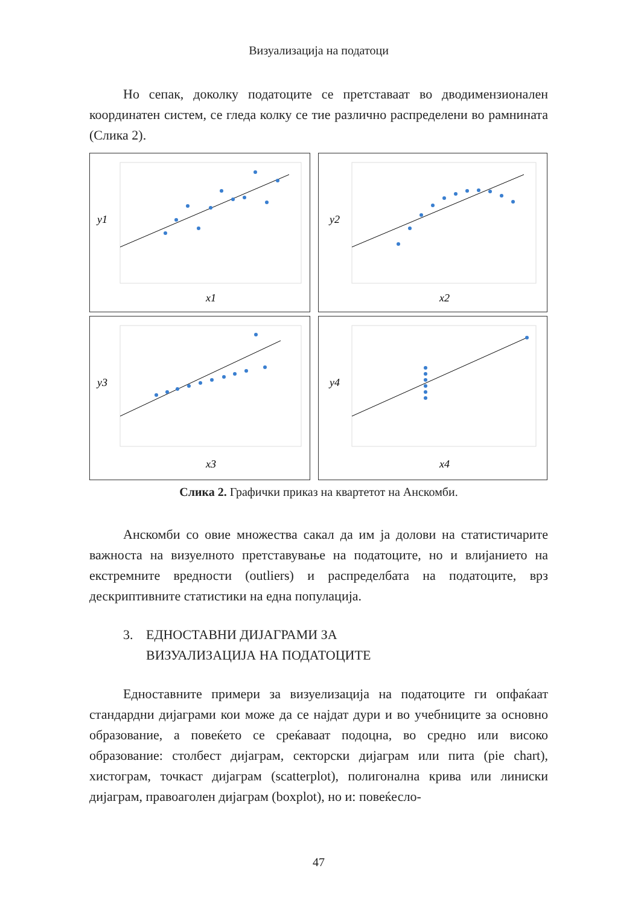Визуализација на податоци
Но сепак, доколку податоците се претставаат во дводимензионален координатен систем, се гледа колку се тие различно распределени во рамнината (Слика 2).
y1
x1
y2
x2
y3
x3
y4
x4
Слика 2. Графички приказ на квартетот на Анскомби.
Анскомби со овие множества сакал да им ја долови на статистичарите важноста на визуелното претставување на податоците, но и влијанието на екстремните вредности (outliers) и распределбата на податоците, врз дескриптивните статистики на една популација.
3. ЕДНОСТАВНИ ДИЈАГРАМИ ЗА
ВИЗУАЛИЗАЦИЈА НА ПОДАТОЦИТЕ
Едноставните примери за визуелизација на податоците ги опфаќаат стандардни дијаграми кои може да се најдат дури и во учебниците за основно образование, а повеќето се среќаваат подоцна, во средно или високо образование: столбест дијаграм, секторски дијаграм или пита (pie chart), хистограм, точкаст дијаграм (scatterplot), полигонална крива или линиски дијаграм, правоаголен дијаграм (boxplot), но и: повеќесло-
47